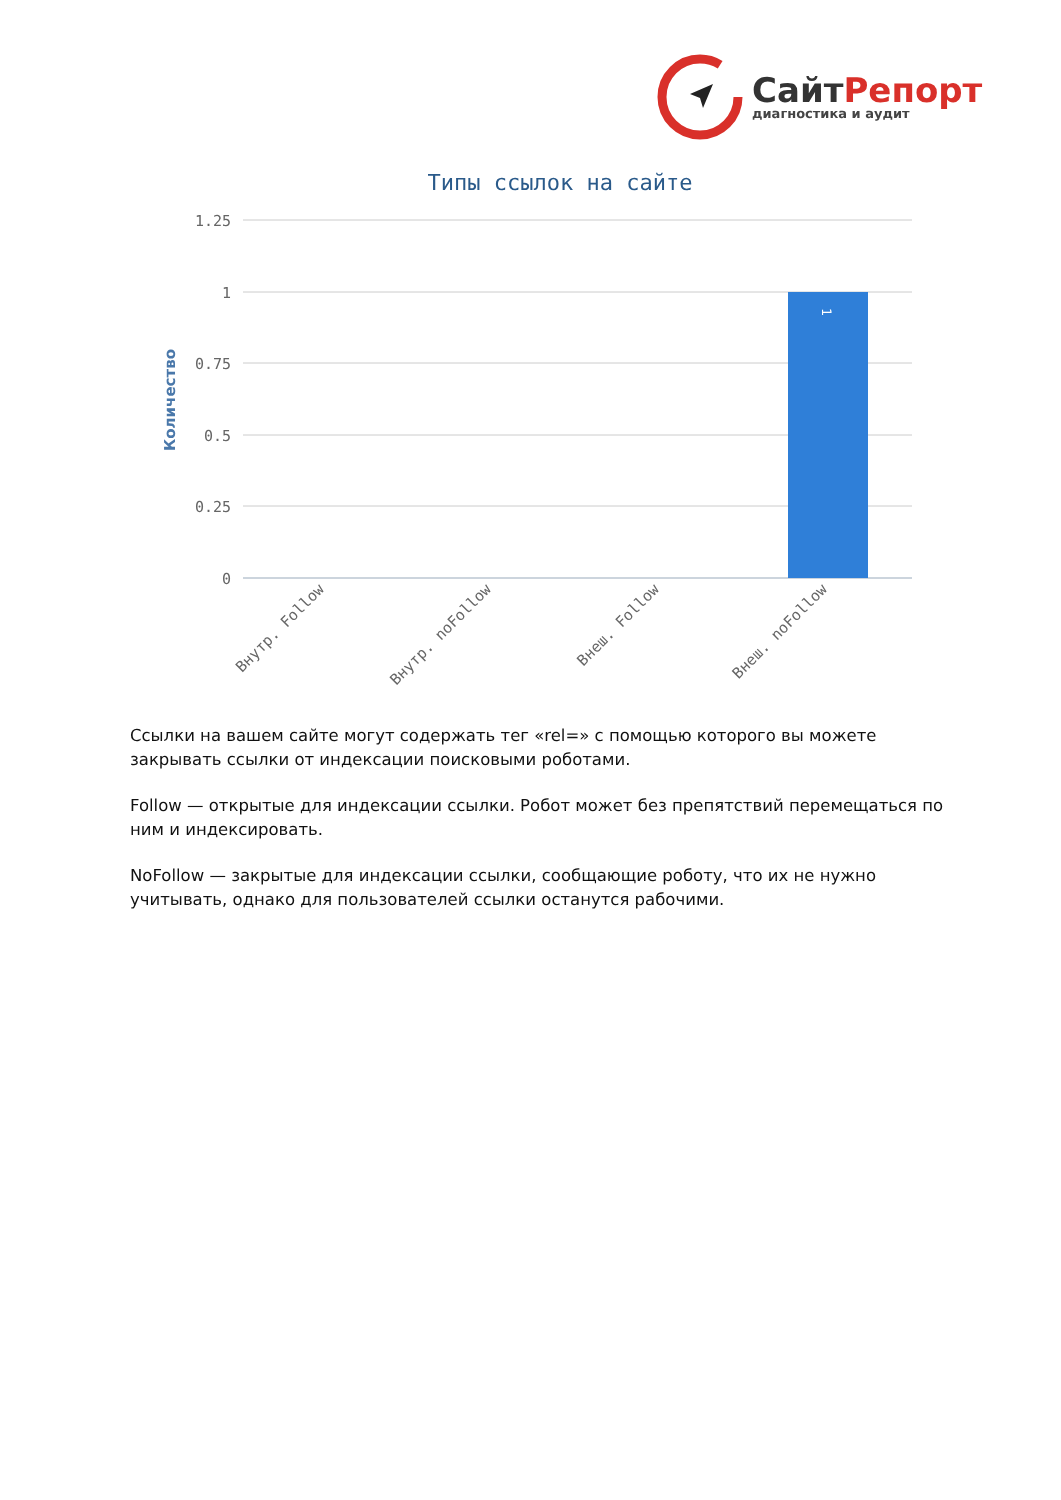СайтРепорт
диагностика и аудит
Типы ссылок на сайте
1.25
1
0.75
0.5
0.25
0
Количество
1
Внутр. Follow
Внутр. noFollow
Внеш. Follow
Внеш. noFollow
Ссылки на вашем сайте могут содержать тег «rel=» с помощью которого вы можете закрывать ссылки от индексации поисковыми роботами.
Follow — открытые для индексации ссылки. Робот может без препятствий перемещаться по ним и индексировать.
NoFollow — закрытые для индексации ссылки, сообщающие роботу, что их не нужно учитывать, однако для пользователей ссылки останутся рабочими.